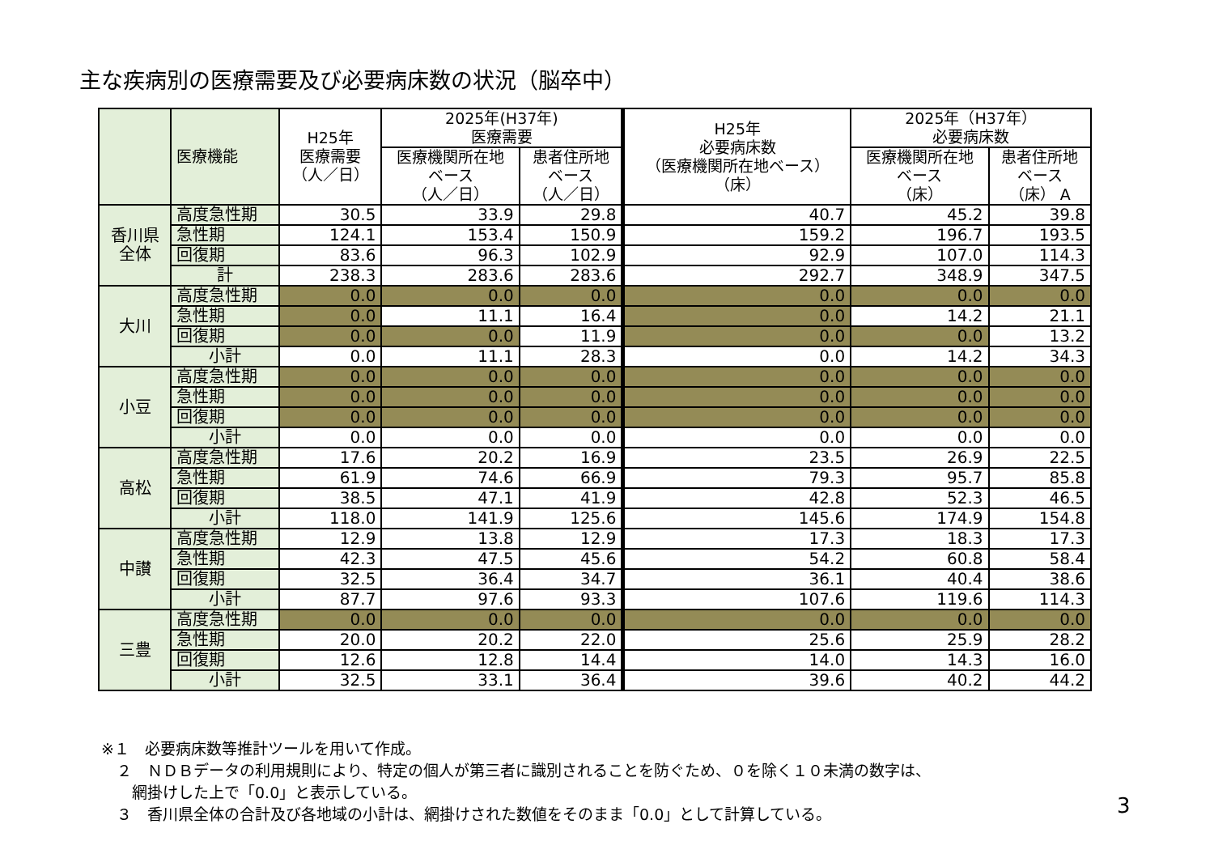主な疾病別の医療需要及び必要病床数の状況（脳卒中）
| | 医療機能 | H25年 医療需要 （人／日） | 2025年(H37年) 医療需要 | | H25年 必要病床数 （医療機関所在地ベース） （床） | 2025年（H37年） 必要病床数 | |
| --- | --- | --- | --- | --- | --- | --- | --- |
| | | | 医療機関所在地 ベース （人／日） | 患者住所地 ベース （人／日） | | 医療機関所在地 ベース （床） | 患者住所地 ベース （床） A |
| 香川県 全体 | 高度急性期 | 30.5 | 33.9 | 29.8 | 40.7 | 45.2 | 39.8 |
| | 急性期 | 124.1 | 153.4 | 150.9 | 159.2 | 196.7 | 193.5 |
| | 回復期 | 83.6 | 96.3 | 102.9 | 92.9 | 107.0 | 114.3 |
| | 計 | 238.3 | 283.6 | 283.6 | 292.7 | 348.9 | 347.5 |
| 大川 | 高度急性期 | 0.0 | 0.0 | 0.0 | 0.0 | 0.0 | 0.0 |
| | 急性期 | 0.0 | 11.1 | 16.4 | 0.0 | 14.2 | 21.1 |
| | 回復期 | 0.0 | 0.0 | 11.9 | 0.0 | 0.0 | 13.2 |
| | 小計 | 0.0 | 11.1 | 28.3 | 0.0 | 14.2 | 34.3 |
| 小豆 | 高度急性期 | 0.0 | 0.0 | 0.0 | 0.0 | 0.0 | 0.0 |
| | 急性期 | 0.0 | 0.0 | 0.0 | 0.0 | 0.0 | 0.0 |
| | 回復期 | 0.0 | 0.0 | 0.0 | 0.0 | 0.0 | 0.0 |
| | 小計 | 0.0 | 0.0 | 0.0 | 0.0 | 0.0 | 0.0 |
| 高松 | 高度急性期 | 17.6 | 20.2 | 16.9 | 23.5 | 26.9 | 22.5 |
| | 急性期 | 61.9 | 74.6 | 66.9 | 79.3 | 95.7 | 85.8 |
| | 回復期 | 38.5 | 47.1 | 41.9 | 42.8 | 52.3 | 46.5 |
| | 小計 | 118.0 | 141.9 | 125.6 | 145.6 | 174.9 | 154.8 |
| 中讃 | 高度急性期 | 12.9 | 13.8 | 12.9 | 17.3 | 18.3 | 17.3 |
| | 急性期 | 42.3 | 47.5 | 45.6 | 54.2 | 60.8 | 58.4 |
| | 回復期 | 32.5 | 36.4 | 34.7 | 36.1 | 40.4 | 38.6 |
| | 小計 | 87.7 | 97.6 | 93.3 | 107.6 | 119.6 | 114.3 |
| 三豊 | 高度急性期 | 0.0 | 0.0 | 0.0 | 0.0 | 0.0 | 0.0 |
| | 急性期 | 20.0 | 20.2 | 22.0 | 25.6 | 25.9 | 28.2 |
| | 回復期 | 12.6 | 12.8 | 14.4 | 14.0 | 14.3 | 16.0 |
| | 小計 | 32.5 | 33.1 | 36.4 | 39.6 | 40.2 | 44.2 |
※１　必要病床数等推計ツールを用いて作成。
　２　ＮＤＢデータの利用規則により、特定の個人が第三者に識別されることを防ぐため、０を除く１０未満の数字は、
　　網掛けした上で「0.0」と表示している。
　３　香川県全体の合計及び各地域の小計は、網掛けされた数値をそのまま「0.0」として計算している。
3